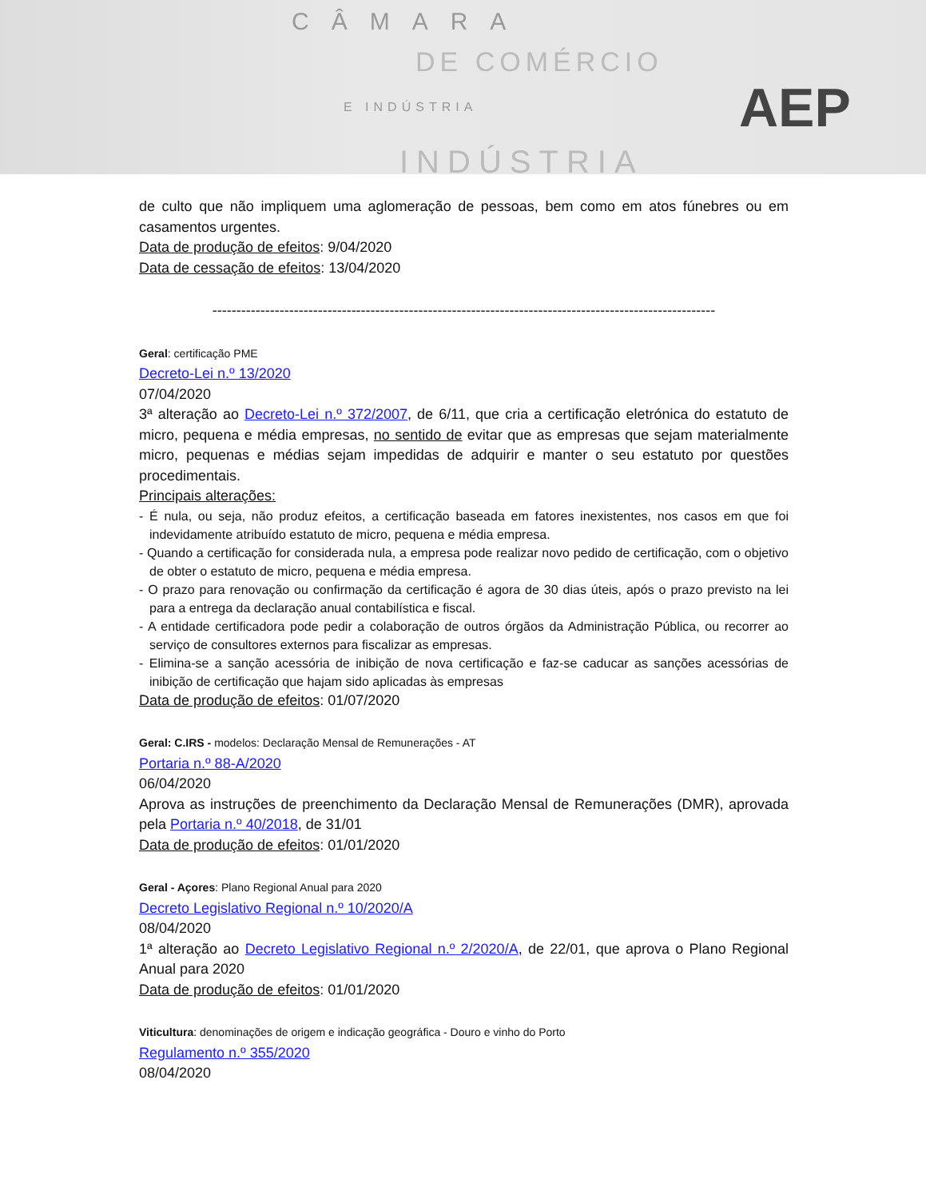CÂMARA
DE COMÉRCIO
E INDÚSTRIA
INDÚSTRIA
AEP
de culto que não impliquem uma aglomeração de pessoas, bem como em atos fúnebres ou em casamentos urgentes.
Data de produção de efeitos: 9/04/2020
Data de cessação de efeitos: 13/04/2020
---------------------------------------------------------------------------------------------------------
Geral: certificação PME
Decreto-Lei n.º 13/2020
07/04/2020
3ª alteração ao Decreto-Lei n.º 372/2007, de 6/11, que cria a certificação eletrónica do estatuto de micro, pequena e média empresas, no sentido de evitar que as empresas que sejam materialmente micro, pequenas e médias sejam impedidas de adquirir e manter o seu estatuto por questões procedimentais.
Principais alterações:
- É nula, ou seja, não produz efeitos, a certificação baseada em fatores inexistentes, nos casos em que foi indevidamente atribuído estatuto de micro, pequena e média empresa.
- Quando a certificação for considerada nula, a empresa pode realizar novo pedido de certificação, com o objetivo de obter o estatuto de micro, pequena e média empresa.
- O prazo para renovação ou confirmação da certificação é agora de 30 dias úteis, após o prazo previsto na lei para a entrega da declaração anual contabilística e fiscal.
- A entidade certificadora pode pedir a colaboração de outros órgãos da Administração Pública, ou recorrer ao serviço de consultores externos para fiscalizar as empresas.
- Elimina-se a sanção acessória de inibição de nova certificação e faz-se caducar as sanções acessórias de inibição de certificação que hajam sido aplicadas às empresas
Data de produção de efeitos: 01/07/2020
Geral: C.IRS - modelos: Declaração Mensal de Remunerações - AT
Portaria n.º 88-A/2020
06/04/2020
Aprova as instruções de preenchimento da Declaração Mensal de Remunerações (DMR), aprovada pela Portaria n.º 40/2018, de 31/01
Data de produção de efeitos: 01/01/2020
Geral - Açores: Plano Regional Anual para 2020
Decreto Legislativo Regional n.º 10/2020/A
08/04/2020
1ª alteração ao Decreto Legislativo Regional n.º 2/2020/A, de 22/01, que aprova o Plano Regional Anual para 2020
Data de produção de efeitos: 01/01/2020
Viticultura: denominações de origem e indicação geográfica - Douro e vinho do Porto
Regulamento n.º 355/2020
08/04/2020